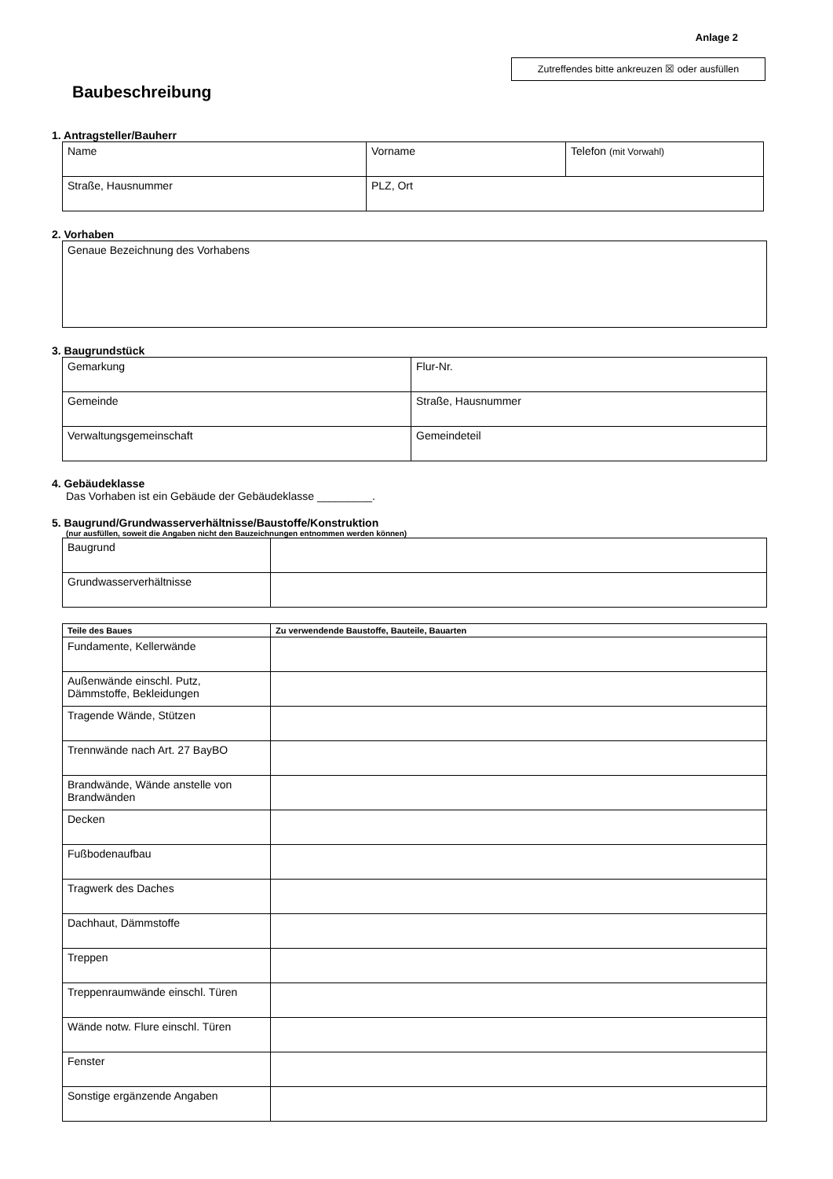Anlage 2
Zutreffendes bitte ankreuzen ☒ oder ausfüllen
Baubeschreibung
1. Antragsteller/Bauherr
| Name | Vorname | Telefon (mit Vorwahl) |
| Straße, Hausnummer | PLZ, Ort | |
2. Vorhaben
| Genaue Bezeichnung des Vorhabens |
3. Baugrundstück
| Gemarkung | Flur-Nr. |
| Gemeinde | Straße, Hausnummer |
| Verwaltungsgemeinschaft | Gemeindeteil |
4. Gebäudeklasse
Das Vorhaben ist ein Gebäude der Gebäudeklasse _________.
5. Baugrund/Grundwasserverhältnisse/Baustoffe/Konstruktion
(nur ausfüllen, soweit die Angaben nicht den Bauzeichnungen entnommen werden können)
| Baugrund | |
| Grundwasserverhältnisse | |
| Teile des Baues | Zu verwendende Baustoffe, Bauteile, Bauarten |
| --- | --- |
| Fundamente, Kellerwände | |
| Außenwände einschl. Putz, Dämmstoffe, Bekleidungen | |
| Tragende Wände, Stützen | |
| Trennwände nach Art. 27 BayBO | |
| Brandwände, Wände anstelle von Brandwänden | |
| Decken | |
| Fußbodenaufbau | |
| Tragwerk des Daches | |
| Dachhaut, Dämmstoffe | |
| Treppen | |
| Treppenraumwände einschl. Türen | |
| Wände notw. Flure einschl. Türen | |
| Fenster | |
| Sonstige ergänzende Angaben | |